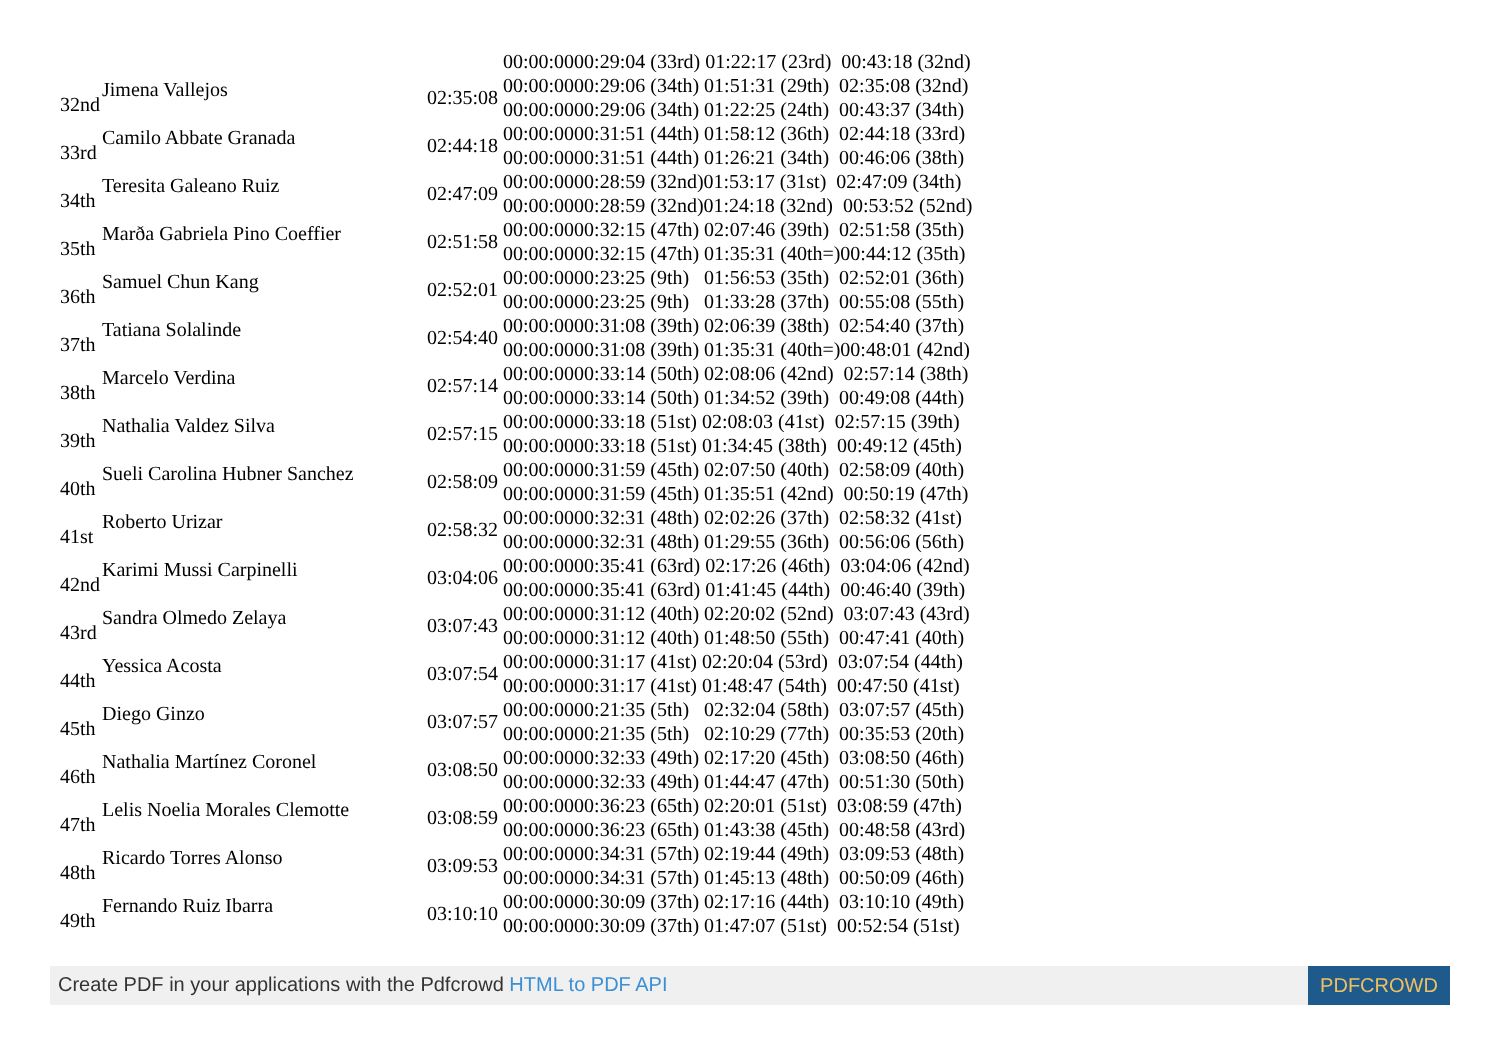| | | | 00:00:0000:29:04 (33rd) 01:22:17 (23rd) 00:43:18 (32nd) |
| 32nd | Jimena Vallejos | 02:35:08 | 00:00:0000:29:06 (34th) 01:51:31 (29th) 02:35:08 (32nd) |
| | | | 00:00:0000:29:06 (34th) 01:22:25 (24th) 00:43:37 (34th) |
| 33rd | Camilo Abbate Granada | 02:44:18 | 00:00:0000:31:51 (44th) 01:58:12 (36th) 02:44:18 (33rd) |
| | | | 00:00:0000:31:51 (44th) 01:26:21 (34th) 00:46:06 (38th) |
| 34th | Teresita Galeano Ruiz | 02:47:09 | 00:00:0000:28:59 (32nd)01:53:17 (31st) 02:47:09 (34th) |
| | | | 00:00:0000:28:59 (32nd)01:24:18 (32nd) 00:53:52 (52nd) |
| 35th | Marða Gabriela Pino Coeffier | 02:51:58 | 00:00:0000:32:15 (47th) 02:07:46 (39th) 02:51:58 (35th) |
| | | | 00:00:0000:32:15 (47th) 01:35:31 (40th=)00:44:12 (35th) |
| 36th | Samuel Chun Kang | 02:52:01 | 00:00:0000:23:25 (9th) 01:56:53 (35th) 02:52:01 (36th) |
| | | | 00:00:0000:23:25 (9th) 01:33:28 (37th) 00:55:08 (55th) |
| 37th | Tatiana Solalinde | 02:54:40 | 00:00:0000:31:08 (39th) 02:06:39 (38th) 02:54:40 (37th) |
| | | | 00:00:0000:31:08 (39th) 01:35:31 (40th=)00:48:01 (42nd) |
| 38th | Marcelo Verdina | 02:57:14 | 00:00:0000:33:14 (50th) 02:08:06 (42nd) 02:57:14 (38th) |
| | | | 00:00:0000:33:14 (50th) 01:34:52 (39th) 00:49:08 (44th) |
| 39th | Nathalia Valdez Silva | 02:57:15 | 00:00:0000:33:18 (51st) 02:08:03 (41st) 02:57:15 (39th) |
| | | | 00:00:0000:33:18 (51st) 01:34:45 (38th) 00:49:12 (45th) |
| 40th | Sueli Carolina Hubner Sanchez | 02:58:09 | 00:00:0000:31:59 (45th) 02:07:50 (40th) 02:58:09 (40th) |
| | | | 00:00:0000:31:59 (45th) 01:35:51 (42nd) 00:50:19 (47th) |
| 41st | Roberto Urizar | 02:58:32 | 00:00:0000:32:31 (48th) 02:02:26 (37th) 02:58:32 (41st) |
| | | | 00:00:0000:32:31 (48th) 01:29:55 (36th) 00:56:06 (56th) |
| 42nd | Karimi Mussi Carpinelli | 03:04:06 | 00:00:0000:35:41 (63rd) 02:17:26 (46th) 03:04:06 (42nd) |
| | | | 00:00:0000:35:41 (63rd) 01:41:45 (44th) 00:46:40 (39th) |
| 43rd | Sandra Olmedo Zelaya | 03:07:43 | 00:00:0000:31:12 (40th) 02:20:02 (52nd) 03:07:43 (43rd) |
| | | | 00:00:0000:31:12 (40th) 01:48:50 (55th) 00:47:41 (40th) |
| 44th | Yessica Acosta | 03:07:54 | 00:00:0000:31:17 (41st) 02:20:04 (53rd) 03:07:54 (44th) |
| | | | 00:00:0000:31:17 (41st) 01:48:47 (54th) 00:47:50 (41st) |
| 45th | Diego Ginzo | 03:07:57 | 00:00:0000:21:35 (5th) 02:32:04 (58th) 03:07:57 (45th) |
| | | | 00:00:0000:21:35 (5th) 02:10:29 (77th) 00:35:53 (20th) |
| 46th | Nathalia Martínez Coronel | 03:08:50 | 00:00:0000:32:33 (49th) 02:17:20 (45th) 03:08:50 (46th) |
| | | | 00:00:0000:32:33 (49th) 01:44:47 (47th) 00:51:30 (50th) |
| 47th | Lelis Noelia Morales Clemotte | 03:08:59 | 00:00:0000:36:23 (65th) 02:20:01 (51st) 03:08:59 (47th) |
| | | | 00:00:0000:36:23 (65th) 01:43:38 (45th) 00:48:58 (43rd) |
| 48th | Ricardo Torres Alonso | 03:09:53 | 00:00:0000:34:31 (57th) 02:19:44 (49th) 03:09:53 (48th) |
| | | | 00:00:0000:34:31 (57th) 01:45:13 (48th) 00:50:09 (46th) |
| 49th | Fernando Ruiz Ibarra | 03:10:10 | 00:00:0000:30:09 (37th) 02:17:16 (44th) 03:10:10 (49th) |
| | | | 00:00:0000:30:09 (37th) 01:47:07 (51st) 00:52:54 (51st) |
Create PDF in your applications with the Pdfcrowd HTML to PDF API PDFCROWD